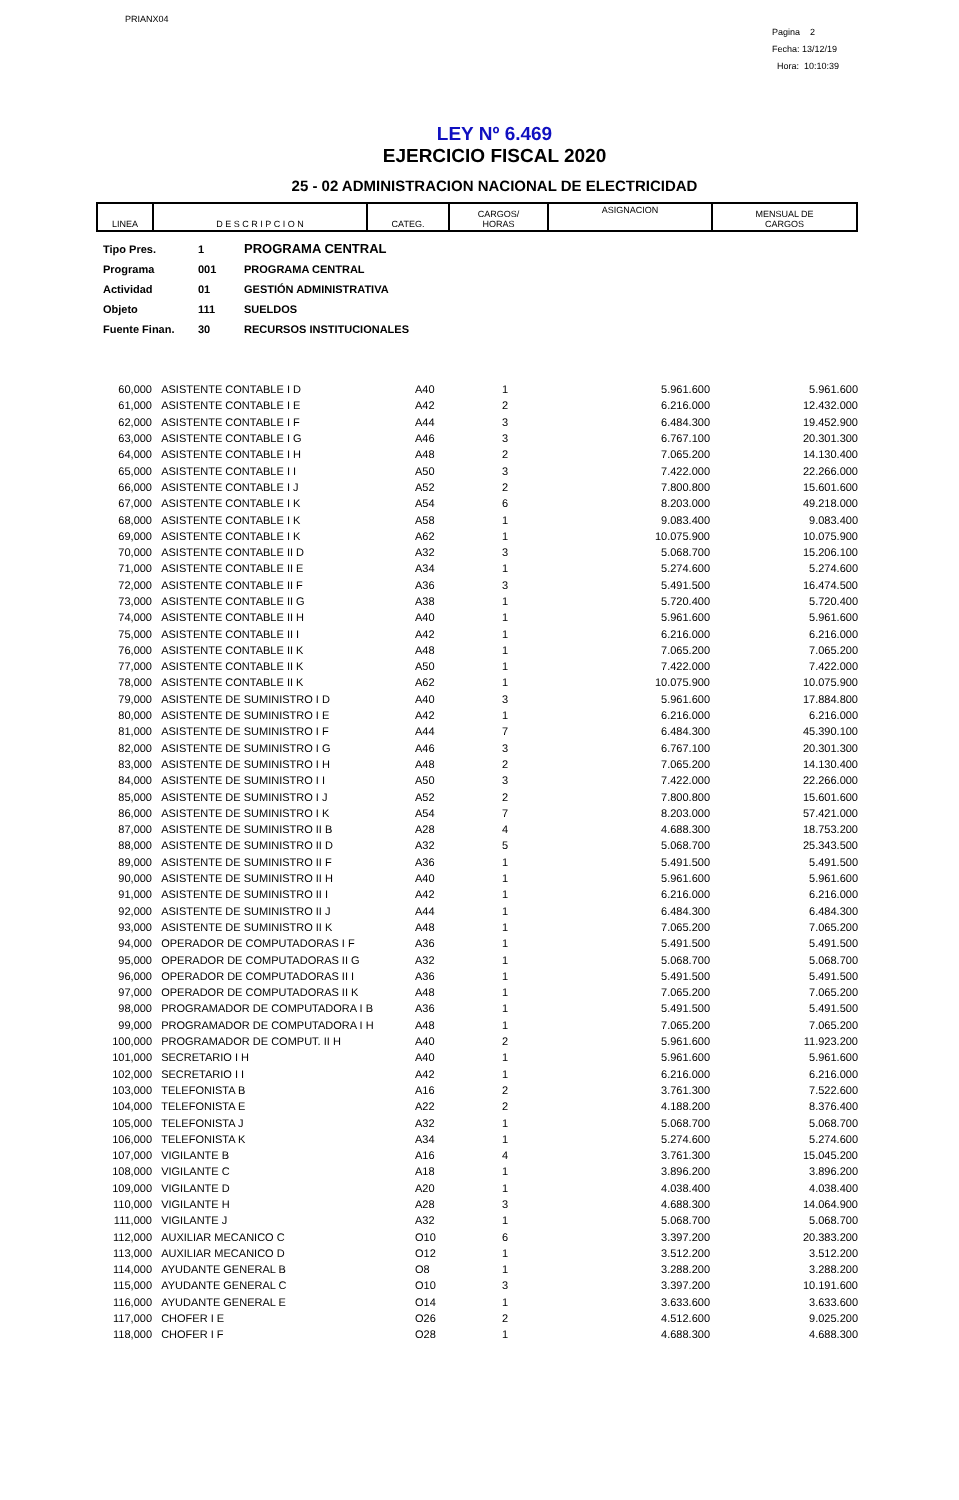PRIANX04
Pagina 2
Fecha: 13/12/19
Hora: 10:10:39
LEY Nº 6.469
EJERCICIO FISCAL 2020
25 - 02 ADMINISTRACION NACIONAL DE ELECTRICIDAD
| LINEA | D E S C R I P C I O N | CATEG. | CARGOS/ HORAS | ASIGNACION | MENSUAL DE CARGOS |
| Tipo Pres. | 1 | PROGRAMA CENTRAL |
| Programa | 001 | PROGRAMA CENTRAL |
| Actividad | 01 | GESTIÓN ADMINISTRATIVA |
| Objeto | 111 | SUELDOS |
| Fuente Finan. | 30 | RECURSOS INSTITUCIONALES |
| 60,000 | ASISTENTE CONTABLE I D | A40 | 1 | 5.961.600 | 5.961.600 |
| 61,000 | ASISTENTE CONTABLE I E | A42 | 2 | 6.216.000 | 12.432.000 |
| 62,000 | ASISTENTE CONTABLE I F | A44 | 3 | 6.484.300 | 19.452.900 |
| 63,000 | ASISTENTE CONTABLE I G | A46 | 3 | 6.767.100 | 20.301.300 |
| 64,000 | ASISTENTE CONTABLE I H | A48 | 2 | 7.065.200 | 14.130.400 |
| 65,000 | ASISTENTE CONTABLE I I | A50 | 3 | 7.422.000 | 22.266.000 |
| 66,000 | ASISTENTE CONTABLE I J | A52 | 2 | 7.800.800 | 15.601.600 |
| 67,000 | ASISTENTE CONTABLE I K | A54 | 6 | 8.203.000 | 49.218.000 |
| 68,000 | ASISTENTE CONTABLE I K | A58 | 1 | 9.083.400 | 9.083.400 |
| 69,000 | ASISTENTE CONTABLE I K | A62 | 1 | 10.075.900 | 10.075.900 |
| 70,000 | ASISTENTE CONTABLE II D | A32 | 3 | 5.068.700 | 15.206.100 |
| 71,000 | ASISTENTE CONTABLE II E | A34 | 1 | 5.274.600 | 5.274.600 |
| 72,000 | ASISTENTE CONTABLE II F | A36 | 3 | 5.491.500 | 16.474.500 |
| 73,000 | ASISTENTE CONTABLE II G | A38 | 1 | 5.720.400 | 5.720.400 |
| 74,000 | ASISTENTE CONTABLE II H | A40 | 1 | 5.961.600 | 5.961.600 |
| 75,000 | ASISTENTE CONTABLE II I | A42 | 1 | 6.216.000 | 6.216.000 |
| 76,000 | ASISTENTE CONTABLE II K | A48 | 1 | 7.065.200 | 7.065.200 |
| 77,000 | ASISTENTE CONTABLE II K | A50 | 1 | 7.422.000 | 7.422.000 |
| 78,000 | ASISTENTE CONTABLE II K | A62 | 1 | 10.075.900 | 10.075.900 |
| 79,000 | ASISTENTE DE SUMINISTRO I D | A40 | 3 | 5.961.600 | 17.884.800 |
| 80,000 | ASISTENTE DE SUMINISTRO I E | A42 | 1 | 6.216.000 | 6.216.000 |
| 81,000 | ASISTENTE DE SUMINISTRO I F | A44 | 7 | 6.484.300 | 45.390.100 |
| 82,000 | ASISTENTE DE SUMINISTRO I G | A46 | 3 | 6.767.100 | 20.301.300 |
| 83,000 | ASISTENTE DE SUMINISTRO I H | A48 | 2 | 7.065.200 | 14.130.400 |
| 84,000 | ASISTENTE DE SUMINISTRO I I | A50 | 3 | 7.422.000 | 22.266.000 |
| 85,000 | ASISTENTE DE SUMINISTRO I J | A52 | 2 | 7.800.800 | 15.601.600 |
| 86,000 | ASISTENTE DE SUMINISTRO I K | A54 | 7 | 8.203.000 | 57.421.000 |
| 87,000 | ASISTENTE DE SUMINISTRO II B | A28 | 4 | 4.688.300 | 18.753.200 |
| 88,000 | ASISTENTE DE SUMINISTRO II D | A32 | 5 | 5.068.700 | 25.343.500 |
| 89,000 | ASISTENTE DE SUMINISTRO II F | A36 | 1 | 5.491.500 | 5.491.500 |
| 90,000 | ASISTENTE DE SUMINISTRO II H | A40 | 1 | 5.961.600 | 5.961.600 |
| 91,000 | ASISTENTE DE SUMINISTRO II I | A42 | 1 | 6.216.000 | 6.216.000 |
| 92,000 | ASISTENTE DE SUMINISTRO II J | A44 | 1 | 6.484.300 | 6.484.300 |
| 93,000 | ASISTENTE DE SUMINISTRO II K | A48 | 1 | 7.065.200 | 7.065.200 |
| 94,000 | OPERADOR DE COMPUTADORAS I F | A36 | 1 | 5.491.500 | 5.491.500 |
| 95,000 | OPERADOR DE COMPUTADORAS II G | A32 | 1 | 5.068.700 | 5.068.700 |
| 96,000 | OPERADOR DE COMPUTADORAS II I | A36 | 1 | 5.491.500 | 5.491.500 |
| 97,000 | OPERADOR DE COMPUTADORAS II K | A48 | 1 | 7.065.200 | 7.065.200 |
| 98,000 | PROGRAMADOR DE COMPUTADORA I B | A36 | 1 | 5.491.500 | 5.491.500 |
| 99,000 | PROGRAMADOR DE COMPUTADORA I H | A48 | 1 | 7.065.200 | 7.065.200 |
| 100,000 | PROGRAMADOR DE COMPUT. II H | A40 | 2 | 5.961.600 | 11.923.200 |
| 101,000 | SECRETARIO I H | A40 | 1 | 5.961.600 | 5.961.600 |
| 102,000 | SECRETARIO I I | A42 | 1 | 6.216.000 | 6.216.000 |
| 103,000 | TELEFONISTA B | A16 | 2 | 3.761.300 | 7.522.600 |
| 104,000 | TELEFONISTA E | A22 | 2 | 4.188.200 | 8.376.400 |
| 105,000 | TELEFONISTA J | A32 | 1 | 5.068.700 | 5.068.700 |
| 106,000 | TELEFONISTA K | A34 | 1 | 5.274.600 | 5.274.600 |
| 107,000 | VIGILANTE B | A16 | 4 | 3.761.300 | 15.045.200 |
| 108,000 | VIGILANTE C | A18 | 1 | 3.896.200 | 3.896.200 |
| 109,000 | VIGILANTE D | A20 | 1 | 4.038.400 | 4.038.400 |
| 110,000 | VIGILANTE H | A28 | 3 | 4.688.300 | 14.064.900 |
| 111,000 | VIGILANTE J | A32 | 1 | 5.068.700 | 5.068.700 |
| 112,000 | AUXILIAR MECANICO C | O10 | 6 | 3.397.200 | 20.383.200 |
| 113,000 | AUXILIAR MECANICO D | O12 | 1 | 3.512.200 | 3.512.200 |
| 114,000 | AYUDANTE GENERAL B | O8 | 1 | 3.288.200 | 3.288.200 |
| 115,000 | AYUDANTE GENERAL C | O10 | 3 | 3.397.200 | 10.191.600 |
| 116,000 | AYUDANTE GENERAL E | O14 | 1 | 3.633.600 | 3.633.600 |
| 117,000 | CHOFER I E | O26 | 2 | 4.512.600 | 9.025.200 |
| 118,000 | CHOFER I F | O28 | 1 | 4.688.300 | 4.688.300 |